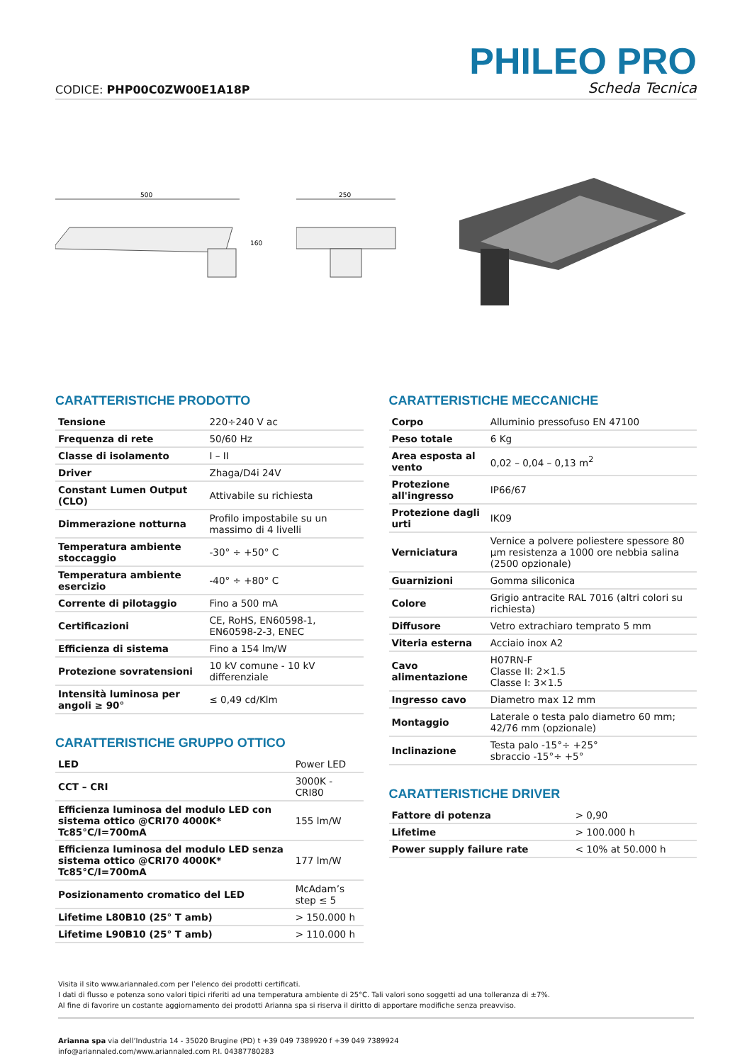CODICE: PHP00C0ZW00E1A18P
PHILEO PRO
Scheda Tecnica
500
160
250
CARATTERISTICHE PRODOTTO
| Tensione | 220÷240 V ac |
| Frequenza di rete | 50/60 Hz |
| Classe di isolamento | I – II |
| Driver | Zhaga/D4i 24V |
| Constant Lumen Output (CLO) | Attivabile su richiesta |
| Dimmerazione notturna | Profilo impostabile su un massimo di 4 livelli |
| Temperatura ambiente stoccaggio | -30° ÷ +50° C |
| Temperatura ambiente esercizio | -40° ÷ +80° C |
| Corrente di pilotaggio | Fino a 500 mA |
| Certificazioni | CE, RoHS, EN60598-1, EN60598-2-3, ENEC |
| Efficienza di sistema | Fino a 154 lm/W |
| Protezione sovratensioni | 10 kV comune - 10 kV differenziale |
| Intensità luminosa per angoli ≥ 90° | ≤ 0,49 cd/Klm |
CARATTERISTICHE GRUPPO OTTICO
| LED | Power LED |
| CCT – CRI | 3000K - CRI80 |
| Efficienza luminosa del modulo LED con sistema ottico @CRI70 4000K* Tc85°C/I=700mA | 155 lm/W |
| Efficienza luminosa del modulo LED senza sistema ottico @CRI70 4000K* Tc85°C/I=700mA | 177 lm/W |
| Posizionamento cromatico del LED | McAdam’s step ≤ 5 |
| Lifetime L80B10 (25° T amb) | > 150.000 h |
| Lifetime L90B10 (25° T amb) | > 110.000 h |
CARATTERISTICHE MECCANICHE
| Corpo | Alluminio pressofuso EN 47100 |
| Peso totale | 6 Kg |
| Area esposta al vento | 0,02 – 0,04 – 0,13 m<sup>2</sup> |
| Protezione all'ingresso | IP66/67 |
| Protezione dagli urti | IK09 |
| Verniciatura | Vernice a polvere poliestere spessore 80 µm resistenza a 1000 ore nebbia salina (2500 opzionale) |
| Guarnizioni | Gomma siliconica |
| Colore | Grigio antracite RAL 7016 (altri colori su richiesta) |
| Diffusore | Vetro extrachiaro temprato 5 mm |
| Viteria esterna | Acciaio inox A2 |
| Cavo alimentazione | H07RN-F Classe II: 2×1.5 Classe I: 3×1.5 |
| Ingresso cavo | Diametro max 12 mm |
| Montaggio | Laterale o testa palo diametro 60 mm; 42/76 mm (opzionale) |
| Inclinazione | Testa palo -15°÷ +25° sbraccio -15°÷ +5° |
CARATTERISTICHE DRIVER
| Fattore di potenza | > 0,90 |
| Lifetime | > 100.000 h |
| Power supply failure rate | < 10% at 50.000 h |
Visita il sito www.ariannaled.com per l’elenco dei prodotti certificati.
I dati di flusso e potenza sono valori tipici riferiti ad una temperatura ambiente di 25°C. Tali valori sono soggetti ad una tolleranza di ±7%.
Al fine di favorire un costante aggiornamento dei prodotti Arianna spa si riserva il diritto di apportare modifiche senza preavviso.
Arianna spa via dell’Industria 14 - 35020 Brugine (PD) t +39 049 7389920 f +39 049 7389924
info@ariannaled.com/www.ariannaled.com P.I. 04387780283